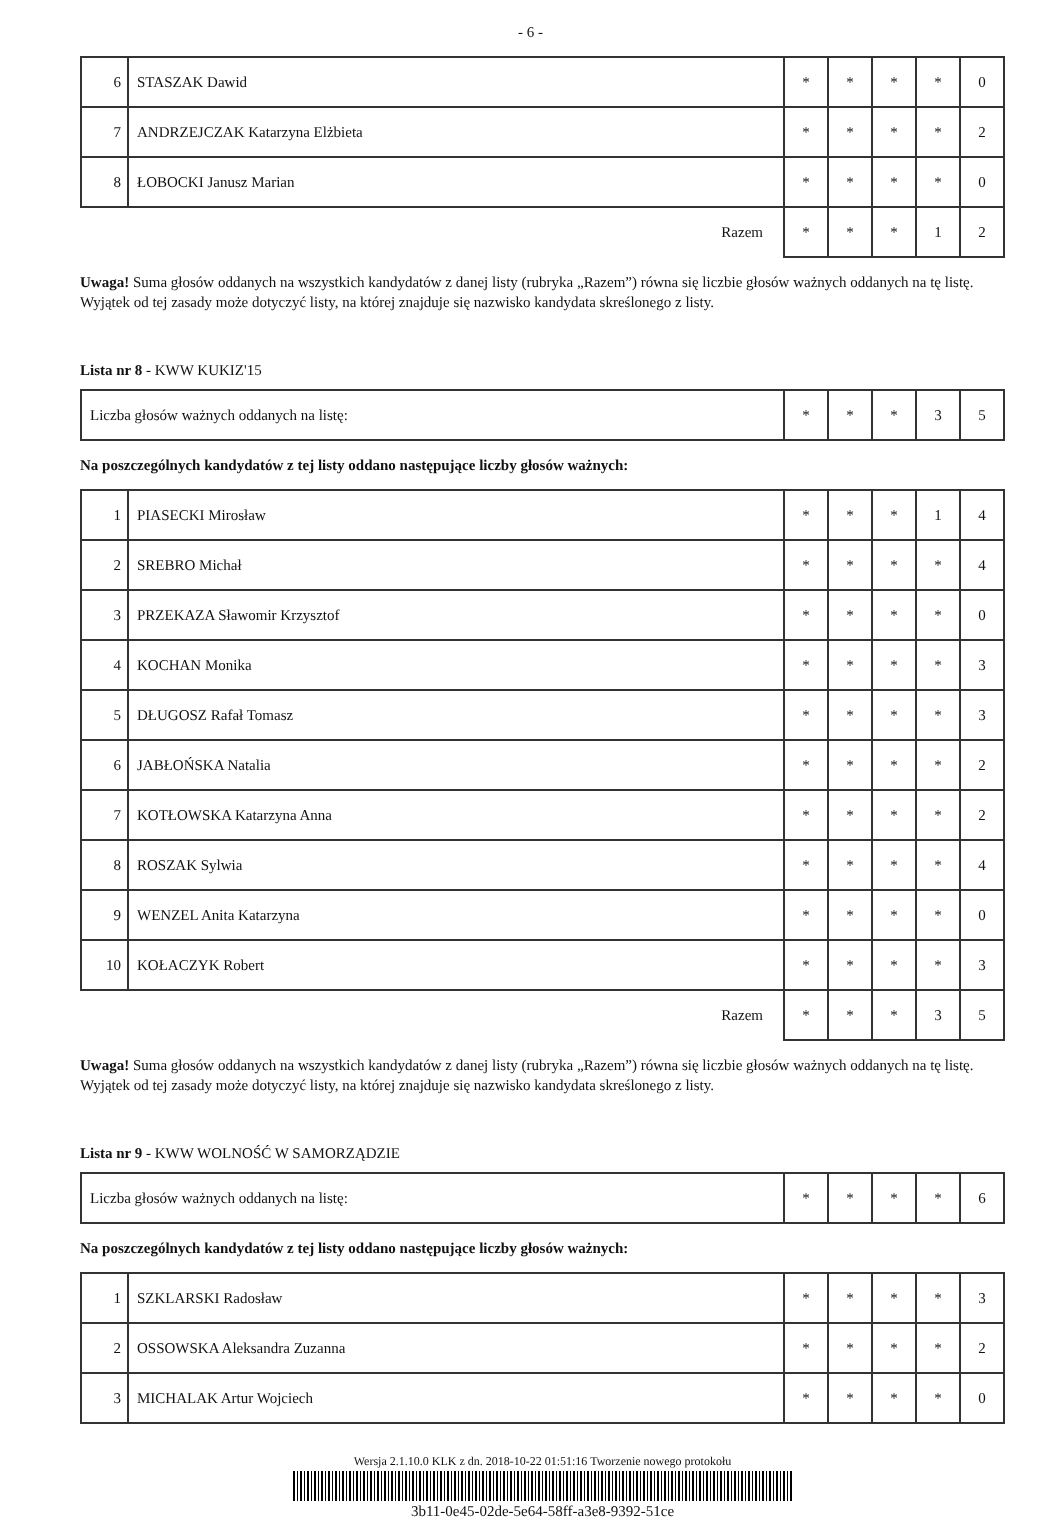- 6 -
| 6 | STASZAK Dawid | * | * | * | * | 0 |
| 7 | ANDRZEJCZAK Katarzyna Elżbieta | * | * | * | * | 2 |
| 8 | ŁOBOCKI Janusz Marian | * | * | * | * | 0 |
| Razem | | * | * | * | 1 | 2 |
Uwaga! Suma głosów oddanych na wszystkich kandydatów z danej listy (rubryka „Razem”) równa się liczbie głosów ważnych oddanych na tę listę. Wyjątek od tej zasady może dotyczyć listy, na której znajduje się nazwisko kandydata skreślonego z listy.
Lista nr 8 - KWW KUKIZ'15
| Liczba głosów ważnych oddanych na listę: | * | * | * | 3 | 5 |
Na poszczególnych kandydatów z tej listy oddano następujące liczby głosów ważnych:
| 1 | PIASECKI Mirosław | * | * | * | 1 | 4 |
| 2 | SREBRO Michał | * | * | * | * | 4 |
| 3 | PRZEKAZA Sławomir Krzysztof | * | * | * | * | 0 |
| 4 | KOCHAN Monika | * | * | * | * | 3 |
| 5 | DŁUGOSZ Rafał Tomasz | * | * | * | * | 3 |
| 6 | JABŁOŃSKA Natalia | * | * | * | * | 2 |
| 7 | KOTŁOWSKA Katarzyna Anna | * | * | * | * | 2 |
| 8 | ROSZAK Sylwia | * | * | * | * | 4 |
| 9 | WENZEL Anita Katarzyna | * | * | * | * | 0 |
| 10 | KOŁACZYK Robert | * | * | * | * | 3 |
| Razem | | * | * | * | 3 | 5 |
Uwaga! Suma głosów oddanych na wszystkich kandydatów z danej listy (rubryka „Razem”) równa się liczbie głosów ważnych oddanych na tę listę. Wyjątek od tej zasady może dotyczyć listy, na której znajduje się nazwisko kandydata skreślonego z listy.
Lista nr 9 - KWW WOLNOŚĆ W SAMORZĄDZIE
| Liczba głosów ważnych oddanych na listę: | * | * | * | * | 6 |
Na poszczególnych kandydatów z tej listy oddano następujące liczby głosów ważnych:
| 1 | SZKLARSKI Radosław | * | * | * | * | 3 |
| 2 | OSSOWSKA Aleksandra Zuzanna | * | * | * | * | 2 |
| 3 | MICHALAK Artur Wojciech | * | * | * | * | 0 |
Wersja 2.1.10.0 KLK z dn. 2018-10-22 01:51:16 Tworzenie nowego protokołu
3b11-0e45-02de-5e64-58ff-a3e8-9392-51ce